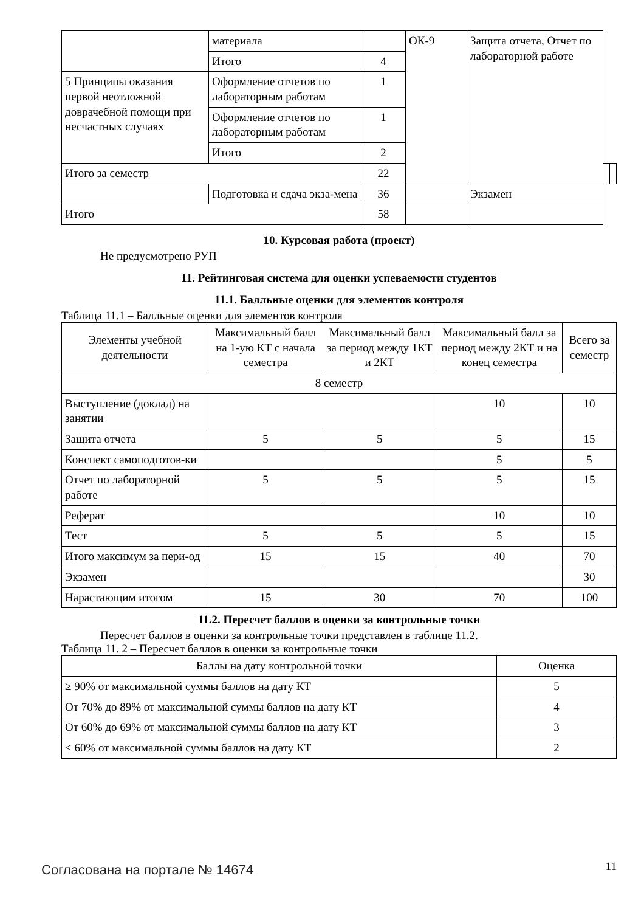| | материала | | ОК-9 | Защита отчета, Отчет по лабораторной работе | | |
| | Итого | 4 | | | | |
| 5 Принципы оказания первой неотложной доврачебной помощи при несчастных случаях | Оформление отчетов по лабораторным работам | 1 | | | | |
| | Оформление отчетов по лабораторным работам | 1 | | | | |
| | Итого | 2 | | | | |
| Итого за семестр | | 22 | | | | |
| | Подготовка и сдача экза-мена | 36 | | Экзамен | | |
| Итого | | 58 | | | | |
10. Курсовая работа (проект)
Не предусмотрено РУП
11. Рейтинговая система для оценки успеваемости студентов
11.1. Балльные оценки для элементов контроля
Таблица 11.1 – Балльные оценки для элементов контроля
| Элементы учебной деятельности | Максимальный балл на 1-ую КТ с начала семестра | Максимальный балл за период между 1КТ и 2КТ | Максимальный балл за период между 2КТ и на конец семестра | Всего за семестр |
| --- | --- | --- | --- | --- |
| 8 семестр | | | | |
| Выступление (доклад) на занятии | | | 10 | 10 |
| Защита отчета | 5 | 5 | 5 | 15 |
| Конспект самоподготов-ки | | | 5 | 5 |
| Отчет по лабораторной работе | 5 | 5 | 5 | 15 |
| Реферат | | | 10 | 10 |
| Тест | 5 | 5 | 5 | 15 |
| Итого максимум за пери-од | 15 | 15 | 40 | 70 |
| Экзамен | | | | 30 |
| Нарастающим итогом | 15 | 30 | 70 | 100 |
11.2. Пересчет баллов в оценки за контрольные точки
Пересчет баллов в оценки за контрольные точки представлен в таблице 11.2.
Таблица 11. 2 – Пересчет баллов в оценки за контрольные точки
| Баллы на дату контрольной точки | Оценка |
| --- | --- |
| ≥ 90% от максимальной суммы баллов на дату КТ | 5 |
| От 70% до 89% от максимальной суммы баллов на дату КТ | 4 |
| От 60% до 69% от максимальной суммы баллов на дату КТ | 3 |
| < 60% от максимальной суммы баллов на дату КТ | 2 |
Согласована на портале № 14674 11